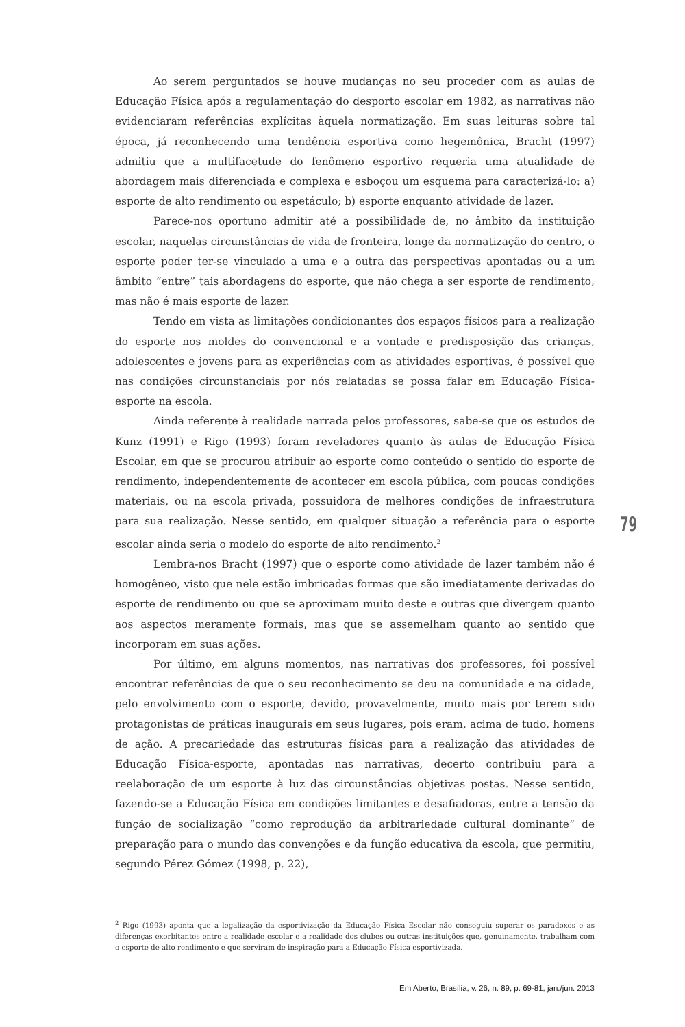Ao serem perguntados se houve mudanças no seu proceder com as aulas de Educação Física após a regulamentação do desporto escolar em 1982, as narrativas não evidenciaram referências explícitas àquela normatização. Em suas leituras sobre tal época, já reconhecendo uma tendência esportiva como hegemônica, Bracht (1997) admitiu que a multifacetude do fenômeno esportivo requeria uma atualidade de abordagem mais diferenciada e complexa e esboçou um esquema para caracterizá-lo: a) esporte de alto rendimento ou espetáculo; b) esporte enquanto atividade de lazer.
Parece-nos oportuno admitir até a possibilidade de, no âmbito da instituição escolar, naquelas circunstâncias de vida de fronteira, longe da normatização do centro, o esporte poder ter-se vinculado a uma e a outra das perspectivas apontadas ou a um âmbito “entre” tais abordagens do esporte, que não chega a ser esporte de rendimento, mas não é mais esporte de lazer.
Tendo em vista as limitações condicionantes dos espaços físicos para a realização do esporte nos moldes do convencional e a vontade e predisposição das crianças, adolescentes e jovens para as experiências com as atividades esportivas, é possível que nas condições circunstanciais por nós relatadas se possa falar em Educação Física-esporte na escola.
Ainda referente à realidade narrada pelos professores, sabe-se que os estudos de Kunz (1991) e Rigo (1993) foram reveladores quanto às aulas de Educação Física Escolar, em que se procurou atribuir ao esporte como conteúdo o sentido do esporte de rendimento, independentemente de acontecer em escola pública, com poucas condições materiais, ou na escola privada, possuidora de melhores condições de infraestrutura para sua realização. Nesse sentido, em qualquer situação a referência para o esporte escolar ainda seria o modelo do esporte de alto rendimento.<sup>2</sup>
Lembra-nos Bracht (1997) que o esporte como atividade de lazer também não é homogêneo, visto que nele estão imbricadas formas que são imediatamente derivadas do esporte de rendimento ou que se aproximam muito deste e outras que divergem quanto aos aspectos meramente formais, mas que se assemelham quanto ao sentido que incorporam em suas ações.
Por último, em alguns momentos, nas narrativas dos professores, foi possível encontrar referências de que o seu reconhecimento se deu na comunidade e na cidade, pelo envolvimento com o esporte, devido, provavelmente, muito mais por terem sido protagonistas de práticas inaugurais em seus lugares, pois eram, acima de tudo, homens de ação. A precariedade das estruturas físicas para a realização das atividades de Educação Física-esporte, apontadas nas narrativas, decerto contribuiu para a reelaboração de um esporte à luz das circunstâncias objetivas postas. Nesse sentido, fazendo-se a Educação Física em condições limitantes e desafiadoras, entre a tensão da função de socialização “como reprodução da arbitrariedade cultural dominante” de preparação para o mundo das convenções e da função educativa da escola, que permitiu, segundo Pérez Gómez (1998, p. 22),
79
<sup>2</sup> Rigo (1993) aponta que a legalização da esportivização da Educação Física Escolar não conseguiu superar os paradoxos e as diferenças exorbitantes entre a realidade escolar e a realidade dos clubes ou outras instituições que, genuinamente, trabalham com o esporte de alto rendimento e que serviram de inspiração para a Educação Física esportivizada.
Em Aberto, Brasília, v. 26, n. 89, p. 69-81, jan./jun. 2013